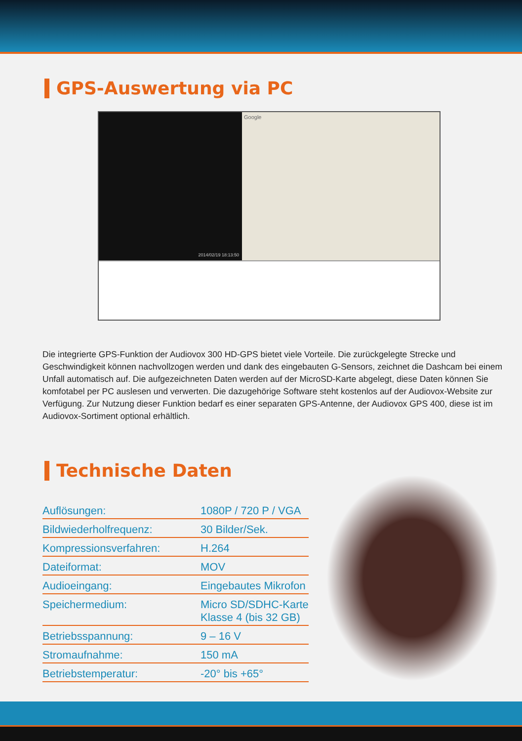GPS-Auswertung via PC
2014/02/19 18:13:50
Google
Die integrierte GPS-Funktion der Audiovox 300 HD-GPS bietet viele Vorteile. Die zurückgelegte Strecke und Geschwindigkeit können nachvollzogen werden und dank des eingebauten G-Sensors, zeichnet die Dashcam bei einem Unfall automatisch auf. Die aufgezeichneten Daten werden auf der MicroSD-Karte abgelegt, diese Daten können Sie komfotabel per PC auslesen und verwerten. Die dazugehörige Software steht kostenlos auf der Audiovox-Website zur Verfügung. Zur Nutzung dieser Funktion bedarf es einer separaten GPS-Antenne, der Audiovox GPS 400, diese ist im Audiovox-Sortiment optional erhältlich.
Technische Daten
| Auflösungen: | 1080P / 720 P / VGA |
| Bildwiederholfrequenz: | 30 Bilder/Sek. |
| Kompressionsverfahren: | H.264 |
| Dateiformat: | MOV |
| Audioeingang: | Eingebautes Mikrofon |
| Speichermedium: | Micro SD/SDHC-Karte Klasse 4 (bis 32 GB) |
| Betriebsspannung: | 9 – 16 V |
| Stromaufnahme: | 150 mA |
| Betriebstemperatur: | -20° bis +65° |